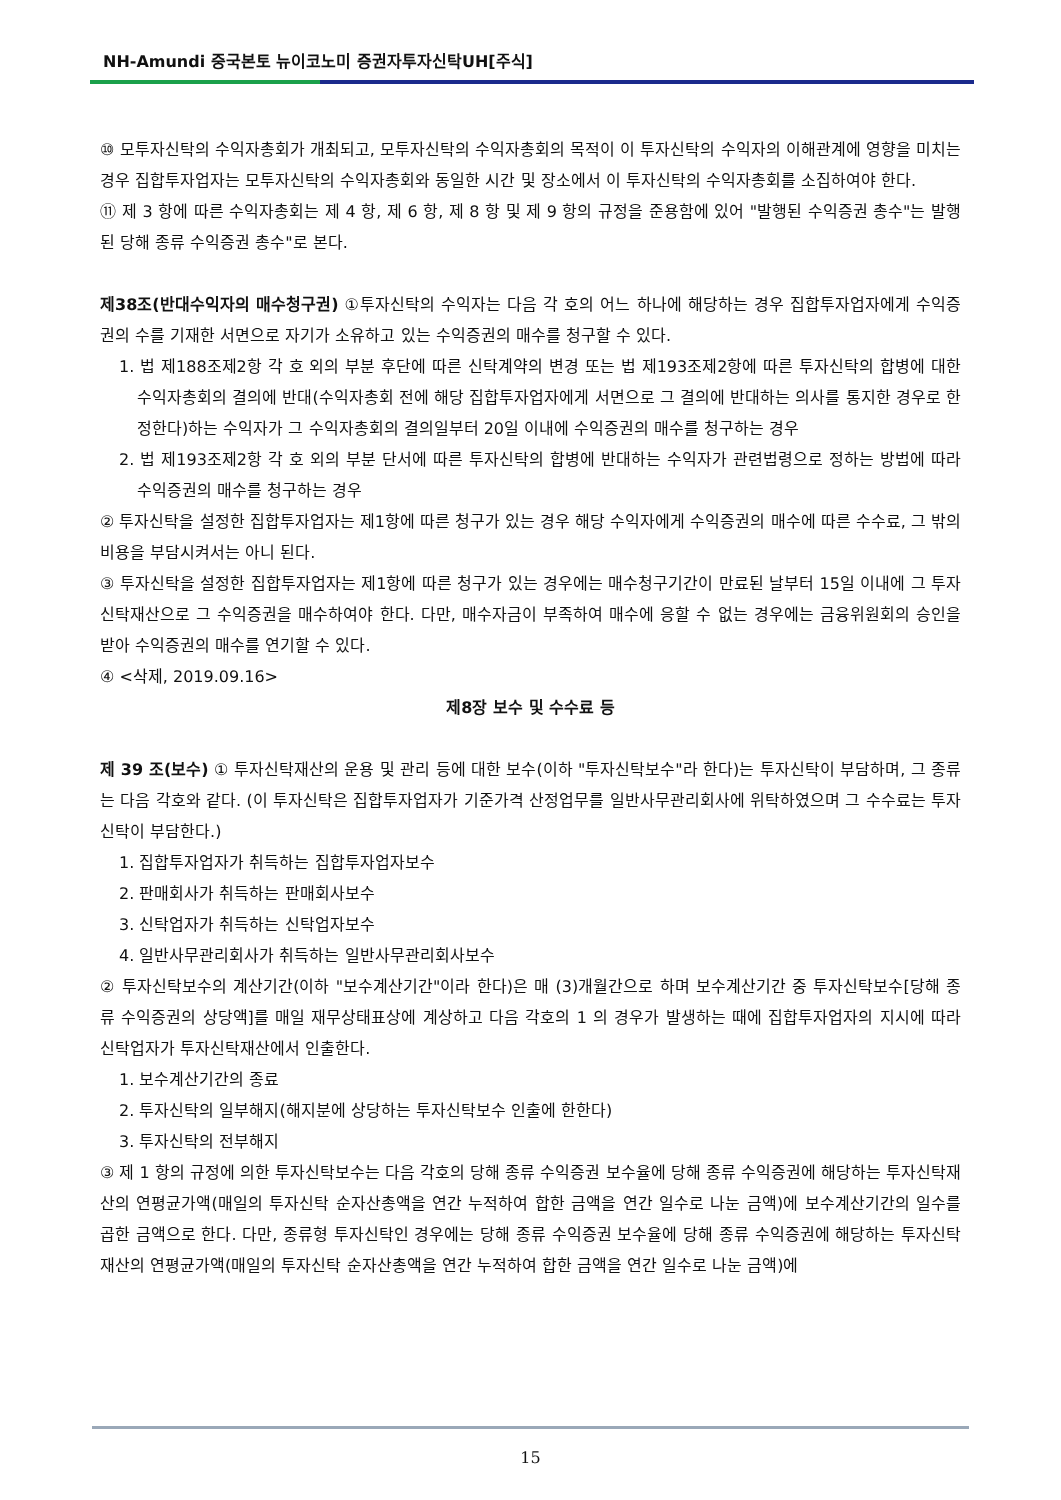NH-Amundi 중국본토 뉴이코노미 증권자투자신탁UH[주식]
⑩ 모투자신탁의 수익자총회가 개최되고, 모투자신탁의 수익자총회의 목적이 이 투자신탁의 수익자의 이해관계에 영향을 미치는 경우 집합투자업자는 모투자신탁의 수익자총회와 동일한 시간 및 장소에서 이 투자신탁의 수익자총회를 소집하여야 한다.
⑪ 제 3 항에 따른 수익자총회는 제 4 항, 제 6 항, 제 8 항 및 제 9 항의 규정을 준용함에 있어 "발행된 수익증권 총수"는 발행된 당해 종류 수익증권 총수"로 본다.
제38조(반대수익자의 매수청구권) ①투자신탁의 수익자는 다음 각 호의 어느 하나에 해당하는 경우 집합투자업자에게 수익증권의 수를 기재한 서면으로 자기가 소유하고 있는 수익증권의 매수를 청구할 수 있다.
1. 법 제188조제2항 각 호 외의 부분 후단에 따른 신탁계약의 변경 또는 법 제193조제2항에 따른 투자신탁의 합병에 대한 수익자총회의 결의에 반대(수익자총회 전에 해당 집합투자업자에게 서면으로 그 결의에 반대하는 의사를 통지한 경우로 한정한다)하는 수익자가 그 수익자총회의 결의일부터 20일 이내에 수익증권의 매수를 청구하는 경우
2. 법 제193조제2항 각 호 외의 부분 단서에 따른 투자신탁의 합병에 반대하는 수익자가 관련법령으로 정하는 방법에 따라 수익증권의 매수를 청구하는 경우
② 투자신탁을 설정한 집합투자업자는 제1항에 따른 청구가 있는 경우 해당 수익자에게 수익증권의 매수에 따른 수수료, 그 밖의 비용을 부담시켜서는 아니 된다.
③ 투자신탁을 설정한 집합투자업자는 제1항에 따른 청구가 있는 경우에는 매수청구기간이 만료된 날부터 15일 이내에 그 투자신탁재산으로 그 수익증권을 매수하여야 한다. 다만, 매수자금이 부족하여 매수에 응할 수 없는 경우에는 금융위원회의 승인을 받아 수익증권의 매수를 연기할 수 있다.
④ <삭제, 2019.09.16>
제8장 보수 및 수수료 등
제 39 조(보수) ① 투자신탁재산의 운용 및 관리 등에 대한 보수(이하 "투자신탁보수"라 한다)는 투자신탁이 부담하며, 그 종류는 다음 각호와 같다. (이 투자신탁은 집합투자업자가 기준가격 산정업무를 일반사무관리회사에 위탁하였으며 그 수수료는 투자신탁이 부담한다.)
1. 집합투자업자가 취득하는 집합투자업자보수
2. 판매회사가 취득하는 판매회사보수
3. 신탁업자가 취득하는 신탁업자보수
4. 일반사무관리회사가 취득하는 일반사무관리회사보수
② 투자신탁보수의 계산기간(이하 "보수계산기간"이라 한다)은 매 (3)개월간으로 하며 보수계산기간 중 투자신탁보수[당해 종류 수익증권의 상당액]를 매일 재무상태표상에 계상하고 다음 각호의 1 의 경우가 발생하는 때에 집합투자업자의 지시에 따라 신탁업자가 투자신탁재산에서 인출한다.
1. 보수계산기간의 종료
2. 투자신탁의 일부해지(해지분에 상당하는 투자신탁보수 인출에 한한다)
3. 투자신탁의 전부해지
③ 제 1 항의 규정에 의한 투자신탁보수는 다음 각호의 당해 종류 수익증권 보수율에 당해 종류 수익증권에 해당하는 투자신탁재산의 연평균가액(매일의 투자신탁 순자산총액을 연간 누적하여 합한 금액을 연간 일수로 나눈 금액)에 보수계산기간의 일수를 곱한 금액으로 한다. 다만, 종류형 투자신탁인 경우에는 당해 종류 수익증권 보수율에 당해 종류 수익증권에 해당하는 투자신탁재산의 연평균가액(매일의 투자신탁 순자산총액을 연간 누적하여 합한 금액을 연간 일수로 나눈 금액)에
15